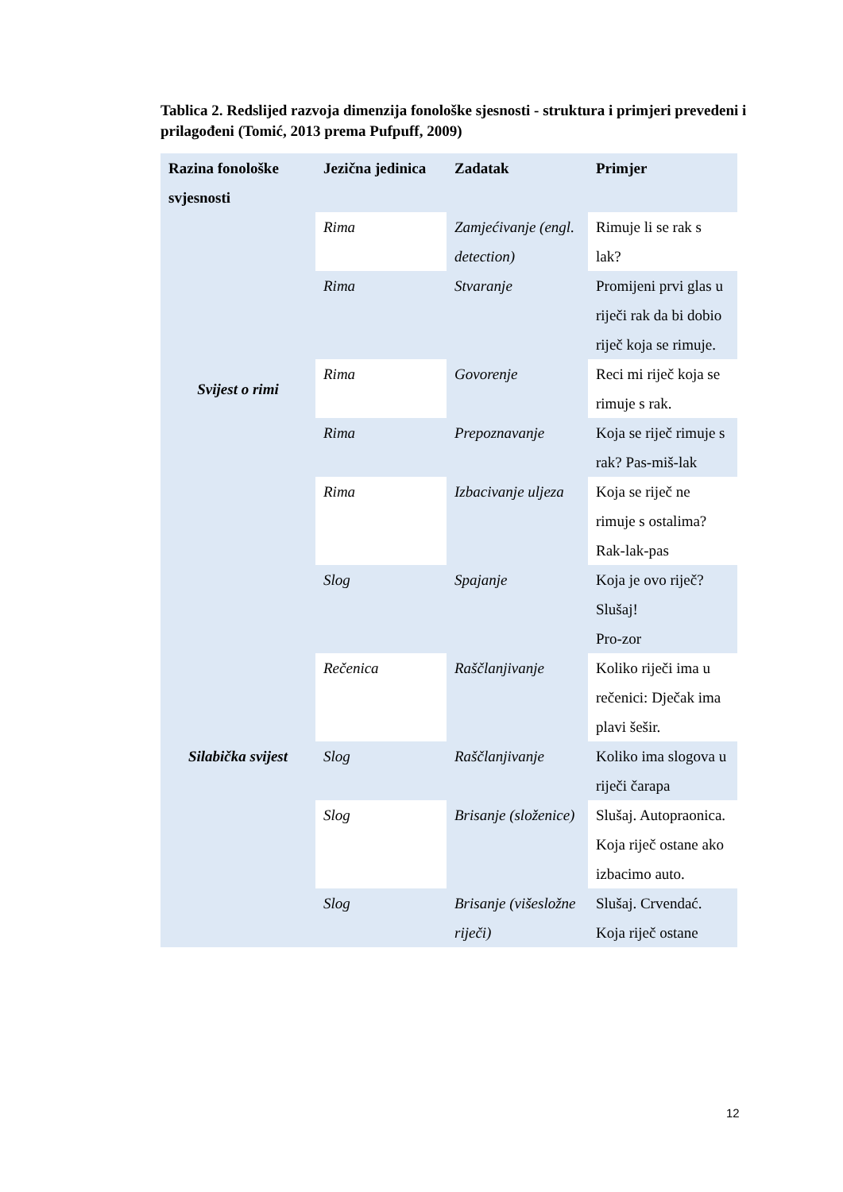Tablica 2. Redslijed razvoja dimenzija fonološke sjesnosti - struktura i primjeri prevedeni i prilagođeni (Tomić, 2013 prema Pufpuff, 2009)
| Razina fonološke svjesnosti | Jezična jedinica | Zadatak | Primjer |
| --- | --- | --- | --- |
| Svijest o rimi | Rima | Zamjećivanje (engl. detection) | Rimuje li se rak s lak? |
| | Rima | Stvaranje | Promijeni prvi glas u riječi rak da bi dobio riječ koja se rimuje. |
| | Rima | Govorenje | Reci mi riječ koja se rimuje s rak. |
| | Rima | Prepoznavanje | Koja se riječ rimuje s rak? Pas-miš-lak |
| | Rima | Izbacivanje uljeza | Koja se riječ ne rimuje s ostalima? Rak-lak-pas |
| Silabička svijest | Slog | Spajanje | Koja je ovo riječ? Slušaj! Pro-zor |
| | Rečenica | Raščlanjivanje | Koliko riječi ima u rečenici: Dječak ima plavi šešir. |
| | Slog | Raščlanjivanje | Koliko ima slogova u riječi čarapa |
| | Slog | Brisanje (složenice) | Slušaj. Autopraonica. Koja riječ ostane ako izbacimo auto. |
| | Slog | Brisanje (višesložne riječi) | Slušaj. Crvendać. Koja riječ ostane |
12